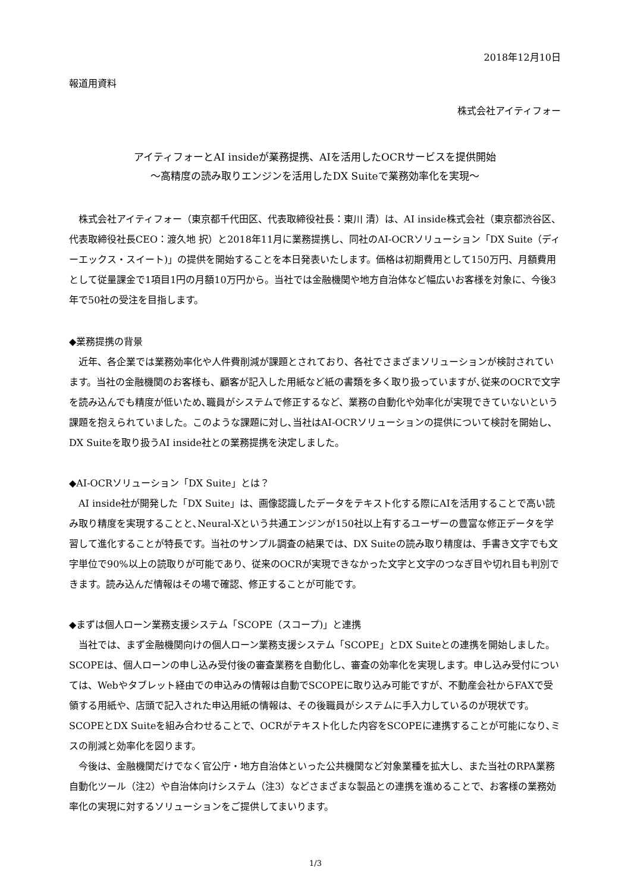2018年12月10日
報道用資料
株式会社アイティフォー
アイティフォーとAI insideが業務提携、AIを活用したOCRサービスを提供開始
～高精度の読み取りエンジンを活用したDX Suiteで業務効率化を実現～
株式会社アイティフォー（東京都千代田区、代表取締役社長：東川 清）は、AI inside株式会社（東京都渋谷区、代表取締役社長CEO：渡久地 択）と2018年11月に業務提携し、同社のAI-OCRソリューション「DX Suite（ディーエックス・スイート)」の提供を開始することを本日発表いたします。価格は初期費用として150万円、月額費用として従量課金で1項目1円の月額10万円から。当社では金融機関や地方自治体など幅広いお客様を対象に、今後3年で50社の受注を目指します。
◆業務提携の背景
近年、各企業では業務効率化や人件費削減が課題とされており、各社でさまざまソリューションが検討されています。当社の金融機関のお客様も、顧客が記入した用紙など紙の書類を多く取り扱っていますが､従来のOCRで文字を読み込んでも精度が低いため､職員がシステムで修正するなど、業務の自動化や効率化が実現できていないという課題を抱えられていました。このような課題に対し､当社はAI-OCRソリューションの提供について検討を開始し､DX Suiteを取り扱うAI inside社との業務提携を決定しました。
◆AI-OCRソリューション「DX Suite」とは？
AI inside社が開発した「DX Suite」は、画像認識したデータをテキスト化する際にAIを活用することで高い読み取り精度を実現することと､Neural-Xという共通エンジンが150社以上有するユーザーの豊富な修正データを学習して進化することが特長です。当社のサンプル調査の結果では、DX Suiteの読み取り精度は、手書き文字でも文字単位で90%以上の読取りが可能であり、従来のOCRが実現できなかった文字と文字のつなぎ目や切れ目も判別できます。読み込んだ情報はその場で確認、修正することが可能です。
◆まずは個人ローン業務支援システム「SCOPE（スコープ)」と連携
当社では、まず金融機関向けの個人ローン業務支援システム「SCOPE」とDX Suiteとの連携を開始しました。SCOPEは、個人ローンの申し込み受付後の審査業務を自動化し、審査の効率化を実現します。申し込み受付については、Webやタブレット経由での申込みの情報は自動でSCOPEに取り込み可能ですが、不動産会社からFAXで受領する用紙や、店頭で記入された申込用紙の情報は、その後職員がシステムに手入力しているのが現状です。SCOPEとDX Suiteを組み合わせることで、OCRがテキスト化した内容をSCOPEに連携することが可能になり､ミスの削減と効率化を図ります。
今後は、金融機関だけでなく官公庁・地方自治体といった公共機関など対象業種を拡大し、また当社のRPA業務自動化ツール（注2）や自治体向けシステム（注3）などさまざまな製品との連携を進めることで、お客様の業務効率化の実現に対するソリューションをご提供してまいります。
1/3